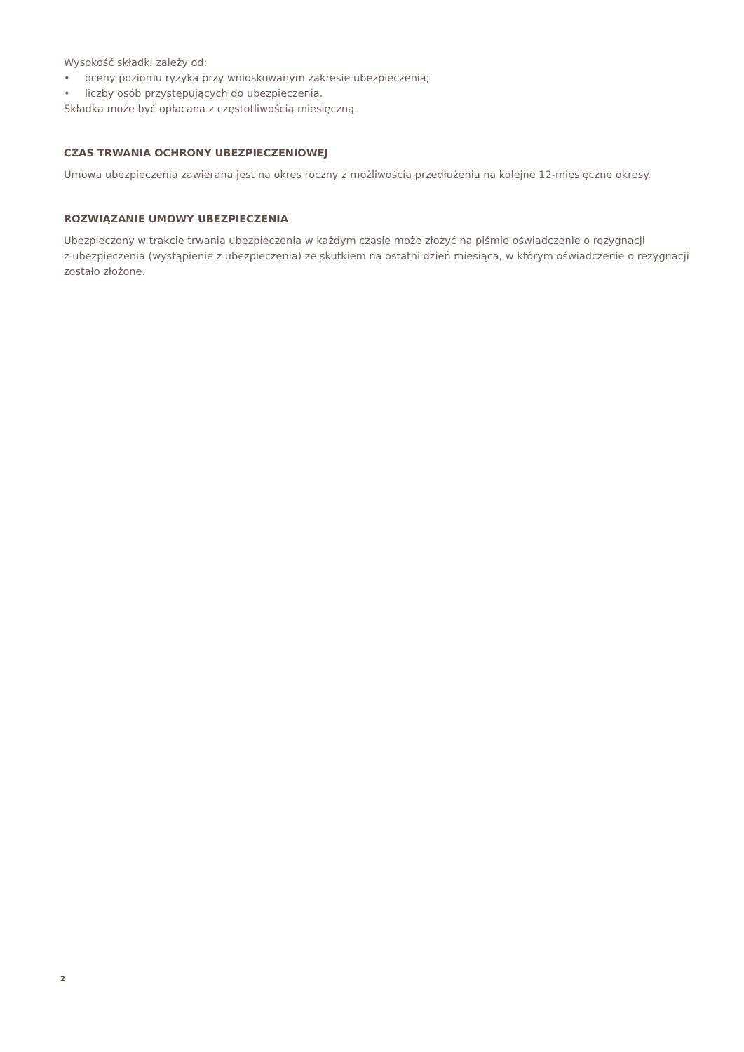Wysokość składki zależy od:
• oceny poziomu ryzyka przy wnioskowanym zakresie ubezpieczenia;
• liczby osób przystępujących do ubezpieczenia.
Składka może być opłacana z częstotliwością miesięczną.
CZAS TRWANIA OCHRONY UBEZPIECZENIOWEJ
Umowa ubezpieczenia zawierana jest na okres roczny z możliwością przedłużenia na kolejne 12-miesięczne okresy.
ROZWIĄZANIE UMOWY UBEZPIECZENIA
Ubezpieczony w trakcie trwania ubezpieczenia w każdym czasie może złożyć na piśmie oświadczenie o rezygnacji
z ubezpieczenia (wystąpienie z ubezpieczenia) ze skutkiem na ostatni dzień miesiąca, w którym oświadczenie o rezygnacji
zostało złożone.
2